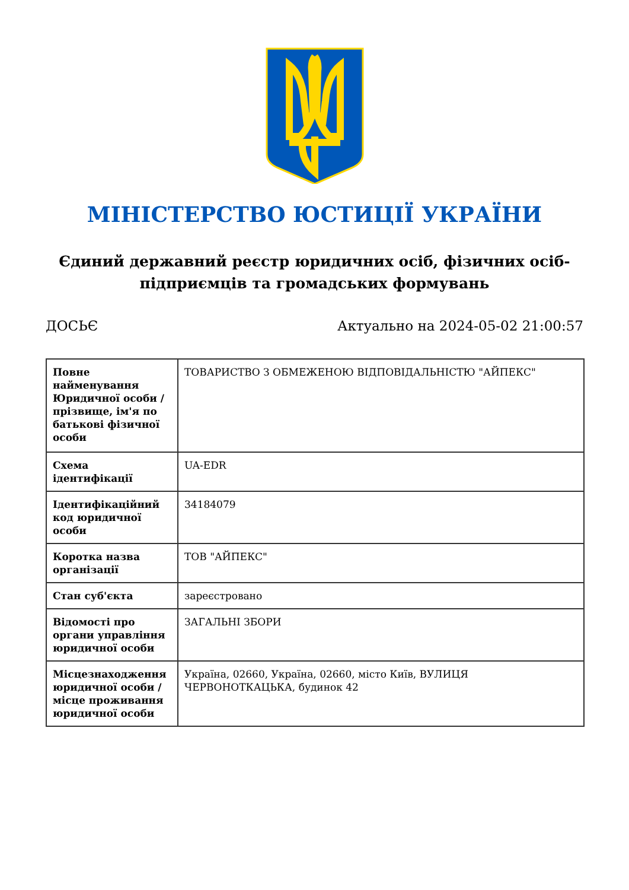МІНІСТЕРСТВО ЮСТИЦІЇ УКРАЇНИ
Єдиний державний реєстр юридичних осіб, фізичних осіб-підприємців та громадських формувань
ДОСЬЄ Актуально на 2024-05-02 21:00:57
| Повне найменування Юридичної особи / прізвище, ім'я по батькові фізичної особи | ТОВАРИСТВО З ОБМЕЖЕНОЮ ВІДПОВІДАЛЬНІСТЮ "АЙПЕКС" |
| Схема ідентифікації | UA-EDR |
| Ідентифікаційний код юридичної особи | 34184079 |
| Коротка назва організації | ТОВ "АЙПЕКС" |
| Стан суб'єкта | зареєстровано |
| Відомості про органи управління юридичної особи | ЗАГАЛЬНІ ЗБОРИ |
| Місцезнаходження юридичної особи / місце проживання юридичної особи | Україна, 02660, Україна, 02660, місто Київ, ВУЛИЦЯ ЧЕРВОНОТКАЦЬКА, будинок 42 |